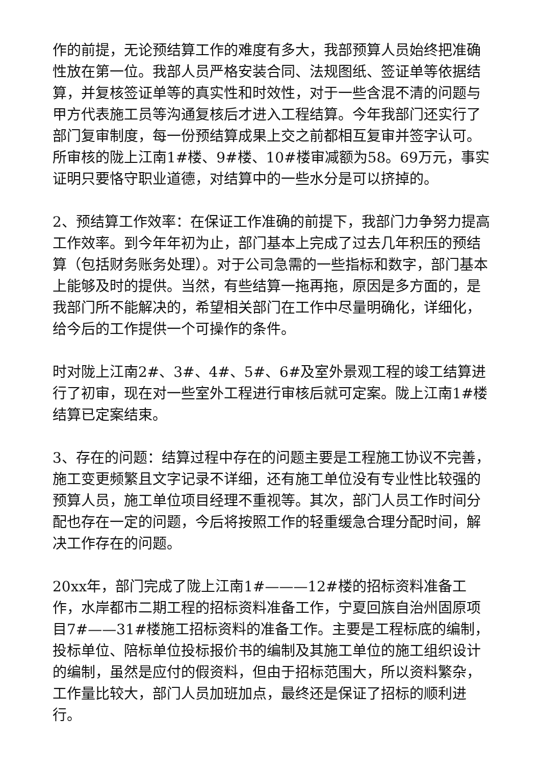作的前提，无论预结算工作的难度有多大，我部预算人员始终把准确性放在第一位。我部人员严格安装合同、法规图纸、签证单等依据结算，并复核签证单等的真实性和时效性，对于一些含混不清的问题与甲方代表施工员等沟通复核后才进入工程结算。今年我部门还实行了部门复审制度，每一份预结算成果上交之前都相互复审并签字认可。所审核的陇上江南1#楼、9#楼、10#楼审减额为58。69万元，事实证明只要恪守职业道德，对结算中的一些水分是可以挤掉的。
2、预结算工作效率：在保证工作准确的前提下，我部门力争努力提高工作效率。到今年年初为止，部门基本上完成了过去几年积压的预结算（包括财务账务处理）。对于公司急需的一些指标和数字，部门基本上能够及时的提供。当然，有些结算一拖再拖，原因是多方面的，是我部门所不能解决的，希望相关部门在工作中尽量明确化，详细化，给今后的工作提供一个可操作的条件。
时对陇上江南2#、3#、4#、5#、6#及室外景观工程的竣工结算进行了初审，现在对一些室外工程进行审核后就可定案。陇上江南1#楼结算已定案结束。
3、存在的问题：结算过程中存在的问题主要是工程施工协议不完善，施工变更频繁且文字记录不详细，还有施工单位没有专业性比较强的预算人员，施工单位项目经理不重视等。其次，部门人员工作时间分配也存在一定的问题，今后将按照工作的轻重缓急合理分配时间，解决工作存在的问题。
20xx年，部门完成了陇上江南1#———12#楼的招标资料准备工作，水岸都市二期工程的招标资料准备工作，宁夏回族自治州固原项目7#——31#楼施工招标资料的准备工作。主要是工程标底的编制，投标单位、陪标单位投标报价书的编制及其施工单位的施工组织设计的编制，虽然是应付的假资料，但由于招标范围大，所以资料繁杂，工作量比较大，部门人员加班加点，最终还是保证了招标的顺利进行。